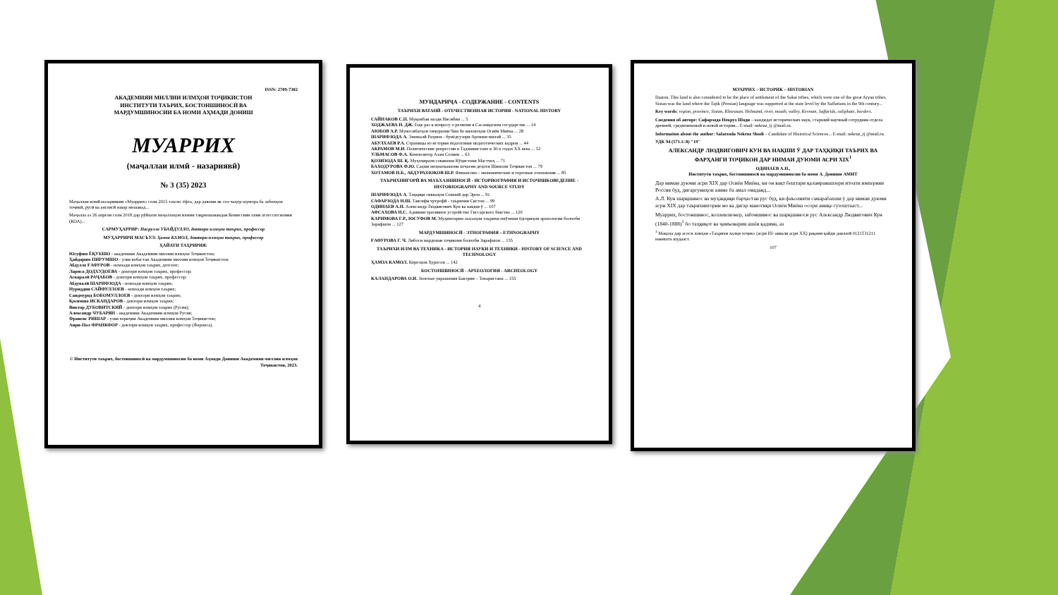ISSN: 2709-7382
АКАДЕМИЯИ МИЛЛИИ ИЛМҲОИ ТОҶИКИСТОН
ИНСТИТУТИ ТАЪРИХ, БОСТОНШИНОСӢ ВА
МАРДУМШИНОСИИ БА НОМИ АҲМАДИ ДОНИШ
МУАРРИХ
(маҷаллаи илмӣ - назариявӣ)
№ 3 (35) 2023
Маҷаллаи илмӣ-назариявии «Муаррих» соли 2015 таъсис ёфта, дар давоми як сол чаҳор шумора ба забонҳои тоҷикӣ, русӣ ва англисӣ нашр мешавад...
Маҷалла аз 26 апрели соли 2018 дар рӯйхати маҷаллаҳои илмии тақризшавандаи Комиссияи олии аттестатсионии (КОА)...
САРМУҲАРРИР: Насрулло УБАЙДУЛЛО, доктори илмҳои таърих, профессор
МУҲАРРИРИ МАСЪУЛ: Ҳамза КАМОЛ, доктори илмҳои таърих, профессор
ҲАЙАТИ ТАҲРИРИЯ:
Юсуфшо ЁҚУБШО - академики Академияи миллии илмҳои Тоҷикистон;
Ҳайдаршо ПИРУМШО - узви вобастаи Академияи миллии илмҳои Тоҷикистон;
Абдулло ҒАФУРОВ - номзади илмҳои таърих, дотсент;
Лариса ДОДХУДОЕВА - доктори илмҳои таърих, профессор;
Аскаралӣ РАҶАБОВ - доктори илмҳои таърих, профессор;
Абдувалӣ ШАРИФЗОДА - номзади илмҳои таърих;
Нуриддин САЙФУЛЛОЕВ - номзади илмҳои таърих;
Саидмурод БОБОМУЛЛОЕВ - доктори илмҳои таърих;
Қосимшо ИСКАНДАРОВ - доктори илмҳои таърих;
Виктор ДУБОВИТСКИЙ - доктори илмҳои таърих (Русия);
Александр ЧУБАРЯН - академики Академияи илмҳои Русия;
Франсис РИШАР - узви хориҷии Академияи миллии илмҳои Тоҷикистон;
Анри-Пол ФРАНКФОР - доктори илмҳои таърих, профессор (Фаронса).
© Институти таърих, бостоншиносӣ ва мардумшиносии ба номи Аҳмади Дониши Академияи миллии илмҳои Тоҷикистон, 2023.
МУНДАРИҶА - СОДЕРЖАНИЕ - CONTENTS
ТАЪРИХИ ВАТАНӢ - ОТЕЧЕСТВЕННАЯ ИСТОРИЯ - NATIONAL HISTORY
САЙНАКОВ С.П. Муқоибаи назди Нисибин ... 5
ХОДЖАЕВА Н. ДЖ. Еще раз к вопросу о религии в Сасанидском государстве ... 14
АЮБОВ А.Р. Муносибатҳои тиҷоратии Чин бо вилоятҳои Осиёи Миёна ... 28
ШАРИФЗОДА А. Эмомалӣ Раҳмон - бунёдгузори Артиши миллӣ ... 35
АБУЛХАЕВ Р.А. Страницы из истории подготовки педагогических кадров ... 44
АКРАМОВ М.И. Политические репрессии в Таджикистане в 30-х годах XX века ... 52
УЛЬМАСОВ Ф.А. Композитор Азам Солиев ... 63
ҚОЗИЗОДА Ш. Қ. Муҳоҷирати сокинони Кӯҳистони Мастчоҳ ... 71
БАХОДУРОВА Ф.Ю. Саҳми меҳнаткашони хоҷагии деҳоти Шимоли Тоҷикистон ... 79
ХОТАМОВ Н.Б., АБДУРАЗЗОКОВ Ш.Р. Финансово - экономические и торговые отношения ... 85
ТАЪРИХНИГОРӢ ВА МАЪХАЗШИНОСӢ - ИСТОРИОГРАФИЯ И ИСТОЧНИКОВЕДЕНИЕ - HISTORIOGRAPHY AND SOURCE STUDY
ШАРИФЗОДА А. Таҳқиқи сиккаҳои Сомонӣ дар Эрон ... 91
САФАРЗОДА Н.Ш. Тавсифи ҷуғрофӣ - таърихии Систон ... 99
ОДИНАЕВ А.Н. Александр Людвигович Кун ва нақши ӯ ... 107
АФСАХОВА Н.С. Административное устройство Гиссарского бекства ... 120
КАРИМОВА Г.Р., ЮСУФОВ М. Муҳимтарин лаҳзаҳои таърихи омӯзиши ёдгориҳои археологии болооби Зарафшон ... 127
МАРДУМШИНОСӢ - ЭТНОГРАФИЯ – ETHNOGRAPHY
ҒАФУРОВА Г. Ч. Либоси мардонаи тоҷикони болооби Зарафшон ... 135
ТАЪРИХИ ИЛМ ВА ТЕХНИКА - ИСТОРИЯ НАУКИ И ТЕХНИКИ - HISTORY OF SCIENCE AND TECHNOLOGY
ҲАМЗА КАМОЛ. Корезҳои Хуросон ... 142
БОСТОНШИНОСӢ - АРХЕОЛОГИЯ - ARCHEOLOGY
КАЛАНДАРОВА О.И. Золотые украшения Бактрии – Тохаристана ... 155
4
МУАРРИХ – ИСТОРИК – HISTORIAN
Daston. This land is also considered to be the place of settlement of the Sakai tribes, which were one of the great Aryan tribes. Sistan was the land where the Tajik (Persian) language was supported at the state level by the Saffarians in the 9th century...
Key words: region, province, Sistan, Khorasan, Helmand, river, mouth, valley, Kerman, Saffarids, caliphate, borders.
Сведения об авторе: Сафарзода Некруз Шоди – кандидат исторических наук, старший научный сотрудник отдела древней, средневековой и новой истории... E-mail: nekruz_tj @mail.ru.
Information about the author: Safarzoda Nekruz Shodi – Candidate of Historical Sciences... E-mail: nekruz_tj @mail.ru.
УДК 94 (571.1/.8) "19"
АЛЕКСАНДР ЛЮДВИГОВИЧ КУН ВА НАҚШИ Ӯ ДАР ТАҲҚИҚИ ТАЪРИХ ВА ФАРҲАНГИ ТОҶИКОН ДАР НИМАИ ДУЮМИ АСРИ XIX<sup>1</sup>
ОДИНАЕВ А.Н.,
Институти таърих, бостоншиносӣ ва мардумшиносии ба номи А. Дониши АМИТ
Дар нимаи дуюми асри XIX дар Осиёи Миёна, ки он вақт бештари қаламравашзери итоати империяи Россия буд, дигаргуниҳои азиме ба амал омаданд...
А.Л. Кун шарқшинос ва муҳаққиқи барҷастаи рус буд, ки фаъолияти самарабахши ӯ дар нимаи дуюми асри XIX дар таърихнигории мо ва дигар манотиқи Осиёи Миёна осори амиқе гузоштааст...
Муаррих, бостоншинос, коллексионер, забоншинос ва шарқшиноси рус Александр Людвигович Кун (1840-1888)<sup>1</sup> бо таҳқиқот ва ҷамъоварии ашёи қадима, аз
<sup>1</sup> Мақола дар асоси лоиҳаи «Таърихи халқи тоҷик» (асри III- аввали асри XX) рақами қайди давлатӣ 0121TJ1211 навишта шудааст.
107